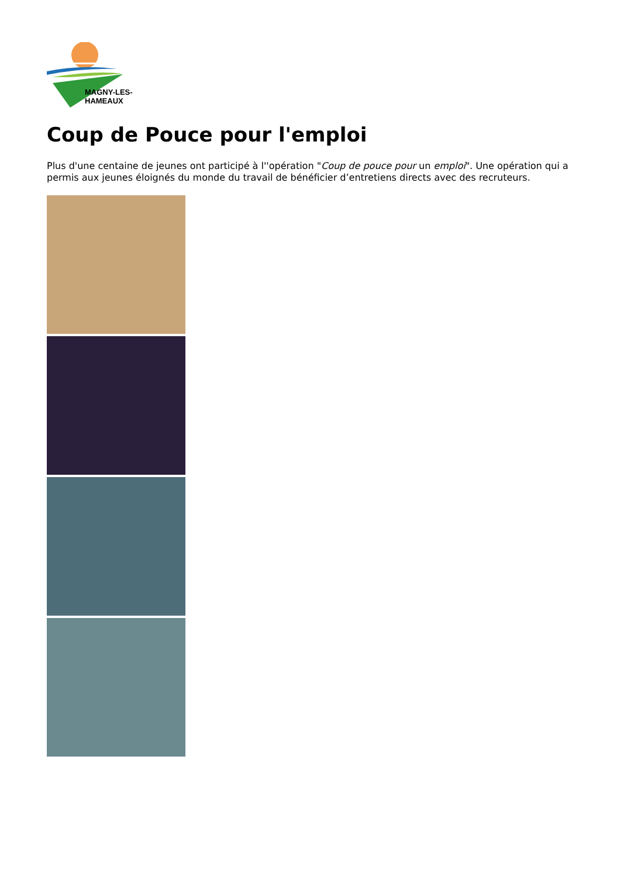MAGNY-LES-HAMEAUX
Coup de Pouce pour l'emploi
Plus d'une centaine de jeunes ont participé à l''opération "Coup de pouce pour un emploi". Une opération qui a permis aux jeunes éloignés du monde du travail de bénéficier d’entretiens directs avec des recruteurs.